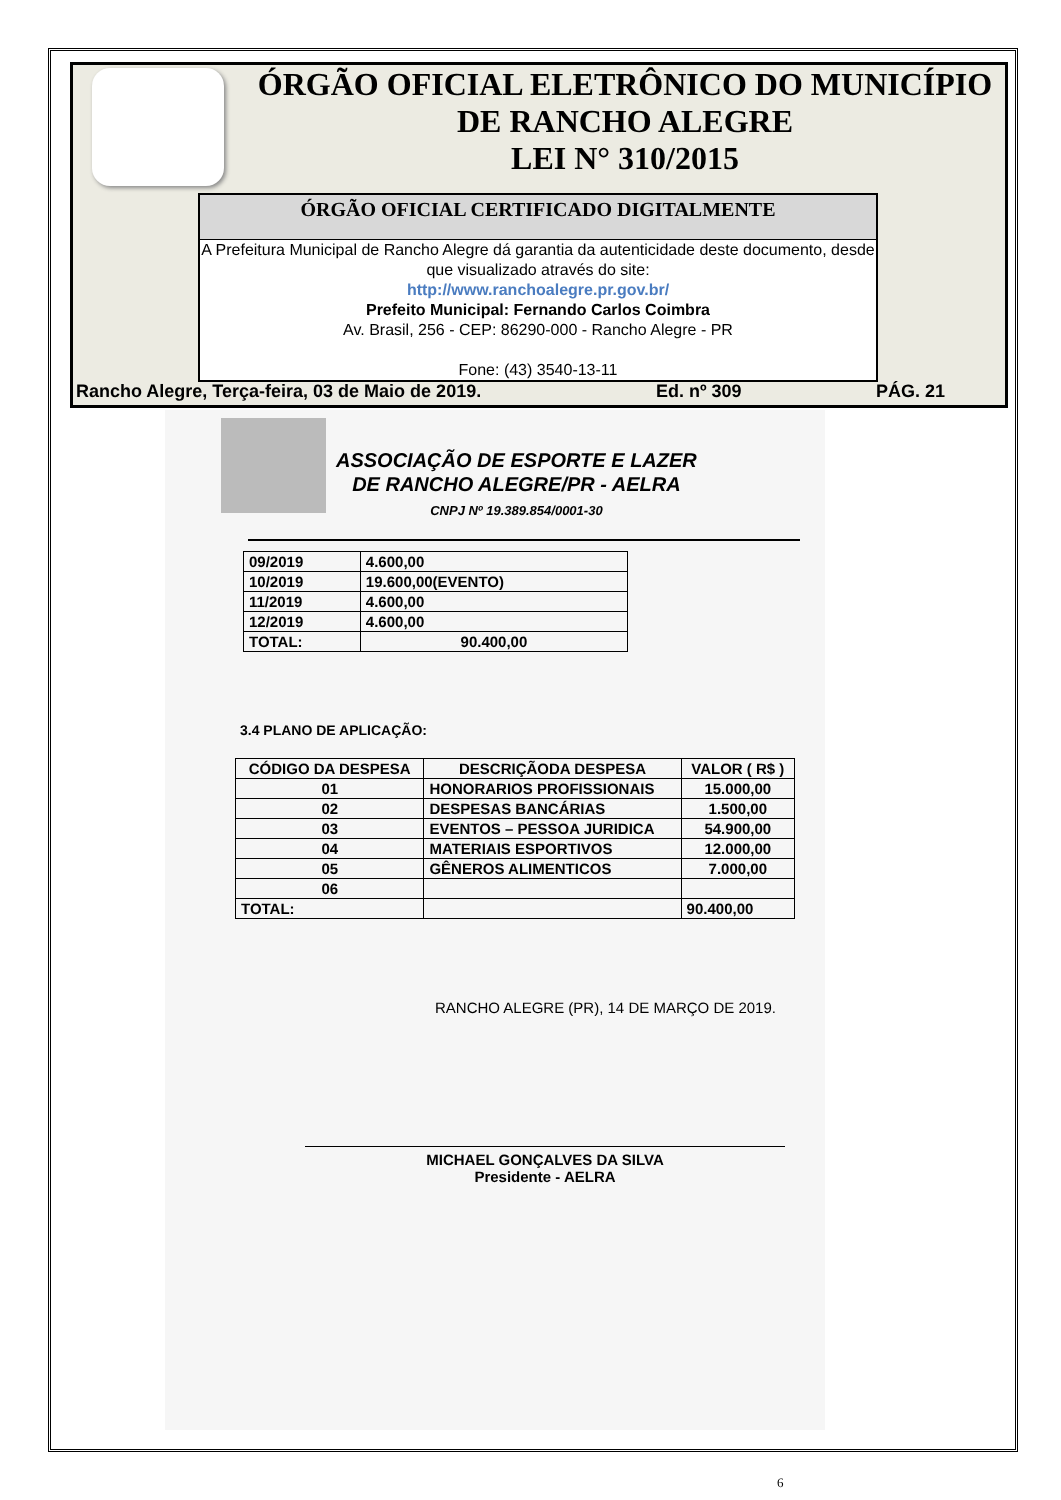ÓRGÃO OFICIAL ELETRÔNICO DO MUNICÍPIO
DE RANCHO ALEGRE
LEI N° 310/2015
ÓRGÃO OFICIAL CERTIFICADO DIGITALMENTE
A Prefeitura Municipal de Rancho Alegre dá garantia da autenticidade deste documento, desde que visualizado através do site:
http://www.ranchoalegre.pr.gov.br/
Prefeito Municipal: Fernando Carlos Coimbra
Av. Brasil, 256 - CEP: 86290-000 - Rancho Alegre - PR
Fone: (43) 3540-13-11
Rancho Alegre, Terça-feira, 03 de Maio de 2019. Ed. nº 309 PÁG. 21
ASSOCIAÇÃO DE ESPORTE E LAZER
DE RANCHO ALEGRE/PR - AELRA
CNPJ Nº 19.389.854/0001-30
| 09/2019 | 4.600,00 |
| 10/2019 | 19.600,00(EVENTO) |
| 11/2019 | 4.600,00 |
| 12/2019 | 4.600,00 |
| TOTAL: | 90.400,00 |
3.4 PLANO DE APLICAÇÃO:
| CÓDIGO DA DESPESA | DESCRIÇÃODA DESPESA | VALOR ( R$ ) |
| --- | --- | --- |
| 01 | HONORARIOS PROFISSIONAIS | 15.000,00 |
| 02 | DESPESAS BANCÁRIAS | 1.500,00 |
| 03 | EVENTOS – PESSOA JURIDICA | 54.900,00 |
| 04 | MATERIAIS ESPORTIVOS | 12.000,00 |
| 05 | GÊNEROS ALIMENTICOS | 7.000,00 |
| 06 | | |
| TOTAL: | | 90.400,00 |
RANCHO ALEGRE (PR), 14 DE MARÇO DE 2019.
MICHAEL GONÇALVES DA SILVA
Presidente - AELRA
6